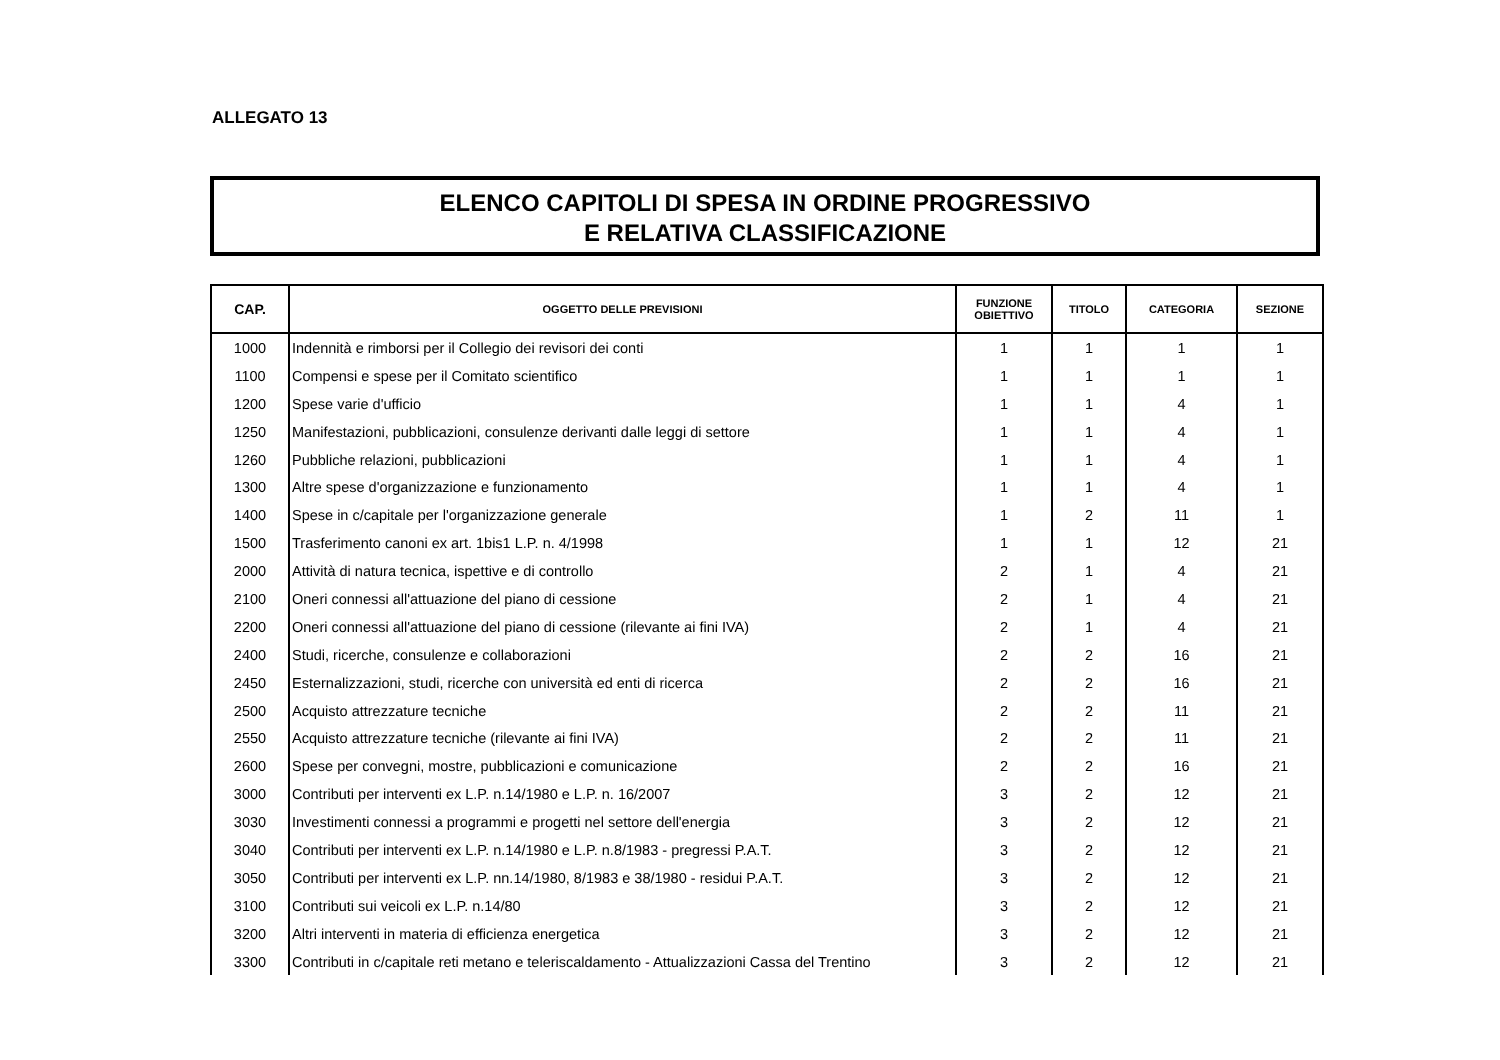ALLEGATO 13
ELENCO CAPITOLI DI SPESA IN ORDINE PROGRESSIVO
E RELATIVA CLASSIFICAZIONE
| CAP. | OGGETTO DELLE PREVISIONI | FUNZIONE OBIETTIVO | TITOLO | CATEGORIA | SEZIONE |
| --- | --- | --- | --- | --- | --- |
| 1000 | Indennità e rimborsi per il Collegio dei revisori dei conti | 1 | 1 | 1 | 1 |
| 1100 | Compensi e spese per il Comitato scientifico | 1 | 1 | 1 | 1 |
| 1200 | Spese varie d'ufficio | 1 | 1 | 4 | 1 |
| 1250 | Manifestazioni, pubblicazioni, consulenze derivanti dalle leggi di settore | 1 | 1 | 4 | 1 |
| 1260 | Pubbliche relazioni, pubblicazioni | 1 | 1 | 4 | 1 |
| 1300 | Altre spese d'organizzazione e funzionamento | 1 | 1 | 4 | 1 |
| 1400 | Spese in c/capitale per l'organizzazione generale | 1 | 2 | 11 | 1 |
| 1500 | Trasferimento canoni ex art. 1bis1 L.P. n. 4/1998 | 1 | 1 | 12 | 21 |
| 2000 | Attività di natura tecnica, ispettive e di controllo | 2 | 1 | 4 | 21 |
| 2100 | Oneri connessi all'attuazione del piano di cessione | 2 | 1 | 4 | 21 |
| 2200 | Oneri connessi all'attuazione del piano di cessione (rilevante ai fini IVA) | 2 | 1 | 4 | 21 |
| 2400 | Studi, ricerche, consulenze e collaborazioni | 2 | 2 | 16 | 21 |
| 2450 | Esternalizzazioni, studi, ricerche con università ed enti di ricerca | 2 | 2 | 16 | 21 |
| 2500 | Acquisto attrezzature tecniche | 2 | 2 | 11 | 21 |
| 2550 | Acquisto attrezzature tecniche (rilevante ai fini IVA) | 2 | 2 | 11 | 21 |
| 2600 | Spese per convegni, mostre, pubblicazioni e comunicazione | 2 | 2 | 16 | 21 |
| 3000 | Contributi per interventi ex L.P. n.14/1980 e L.P. n. 16/2007 | 3 | 2 | 12 | 21 |
| 3030 | Investimenti connessi a programmi e progetti nel settore dell'energia | 3 | 2 | 12 | 21 |
| 3040 | Contributi per interventi ex L.P. n.14/1980 e L.P. n.8/1983 - pregressi P.A.T. | 3 | 2 | 12 | 21 |
| 3050 | Contributi per interventi ex L.P. nn.14/1980, 8/1983 e 38/1980 - residui P.A.T. | 3 | 2 | 12 | 21 |
| 3100 | Contributi sui veicoli ex L.P. n.14/80 | 3 | 2 | 12 | 21 |
| 3200 | Altri interventi in materia di efficienza energetica | 3 | 2 | 12 | 21 |
| 3300 | Contributi in c/capitale reti metano e teleriscaldamento - Attualizzazioni Cassa del Trentino | 3 | 2 | 12 | 21 |